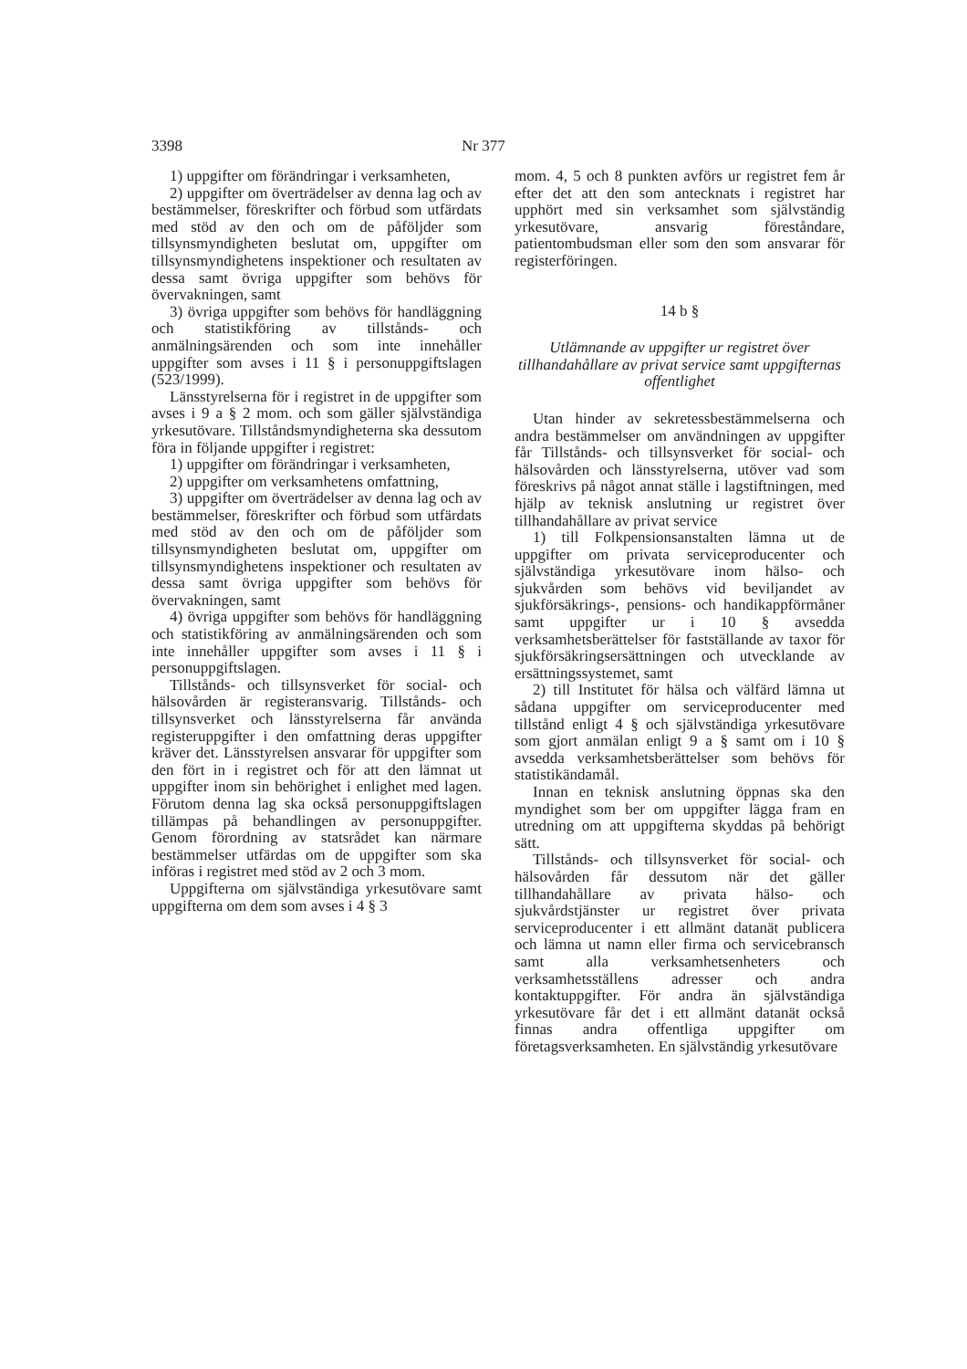3398 Nr 377
1) uppgifter om förändringar i verksamheten,
2) uppgifter om överträdelser av denna lag och av bestämmelser, föreskrifter och förbud som utfärdats med stöd av den och om de påföljder som tillsynsmyndigheten beslutat om, uppgifter om tillsynsmyndighetens inspektioner och resultaten av dessa samt övriga uppgifter som behövs för övervakningen, samt
3) övriga uppgifter som behövs för handläggning och statistikföring av tillstånds- och anmälningsärenden och som inte innehåller uppgifter som avses i 11 § i personuppgiftslagen (523/1999).
Länsstyrelserna för i registret in de uppgifter som avses i 9 a § 2 mom. och som gäller självständiga yrkesutövare. Tillståndsmyndigheterna ska dessutom föra in följande uppgifter i registret:
1) uppgifter om förändringar i verksamheten,
2) uppgifter om verksamhetens omfattning,
3) uppgifter om överträdelser av denna lag och av bestämmelser, föreskrifter och förbud som utfärdats med stöd av den och om de påföljder som tillsynsmyndigheten beslutat om, uppgifter om tillsynsmyndighetens inspektioner och resultaten av dessa samt övriga uppgifter som behövs för övervakningen, samt
4) övriga uppgifter som behövs för handläggning och statistikföring av anmälningsärenden och som inte innehåller uppgifter som avses i 11 § i personuppgiftslagen.
Tillstånds- och tillsynsverket för social- och hälsovården är registeransvarig. Tillstånds- och tillsynsverket och länsstyrelserna får använda registeruppgifter i den omfattning deras uppgifter kräver det. Länsstyrelsen ansvarar för uppgifter som den fört in i registret och för att den lämnat ut uppgifter inom sin behörighet i enlighet med lagen. Förutom denna lag ska också personuppgiftslagen tillämpas på behandlingen av personuppgifter. Genom förordning av statsrådet kan närmare bestämmelser utfärdas om de uppgifter som ska införas i registret med stöd av 2 och 3 mom.
Uppgifterna om självständiga yrkesutövare samt uppgifterna om dem som avses i 4 § 3
mom. 4, 5 och 8 punkten avförs ur registret fem år efter det att den som antecknats i registret har upphört med sin verksamhet som självständig yrkesutövare, ansvarig föreståndare, patientombudsman eller som den som ansvarar för registerföringen.
14 b §
Utlämnande av uppgifter ur registret över tillhandahållare av privat service samt uppgifternas offentlighet
Utan hinder av sekretessbestämmelserna och andra bestämmelser om användningen av uppgifter får Tillstånds- och tillsynsverket för social- och hälsovården och länsstyrelserna, utöver vad som föreskrivs på något annat ställe i lagstiftningen, med hjälp av teknisk anslutning ur registret över tillhandahållare av privat service
1) till Folkpensionsanstalten lämna ut de uppgifter om privata serviceproducenter och självständiga yrkesutövare inom hälso- och sjukvården som behövs vid beviljandet av sjukförsäkrings-, pensions- och handikappförmåner samt uppgifter ur i 10 § avsedda verksamhetsberättelser för fastställande av taxor för sjukförsäkringsersättningen och utvecklande av ersättningssystemet, samt
2) till Institutet för hälsa och välfärd lämna ut sådana uppgifter om serviceproducenter med tillstånd enligt 4 § och självständiga yrkesutövare som gjort anmälan enligt 9 a § samt om i 10 § avsedda verksamhetsberättelser som behövs för statistikändamål.
Innan en teknisk anslutning öppnas ska den myndighet som ber om uppgifter lägga fram en utredning om att uppgifterna skyddas på behörigt sätt.
Tillstånds- och tillsynsverket för social- och hälsovården får dessutom när det gäller tillhandahållare av privata hälso- och sjukvårdstjänster ur registret över privata serviceproducenter i ett allmänt datanät publicera och lämna ut namn eller firma och servicebransch samt alla verksamhetsenheters och verksamhetsställens adresser och andra kontaktuppgifter. För andra än självständiga yrkesutövare får det i ett allmänt datanät också finnas andra offentliga uppgifter om företagsverksamheten. En självständig yrkesutövare